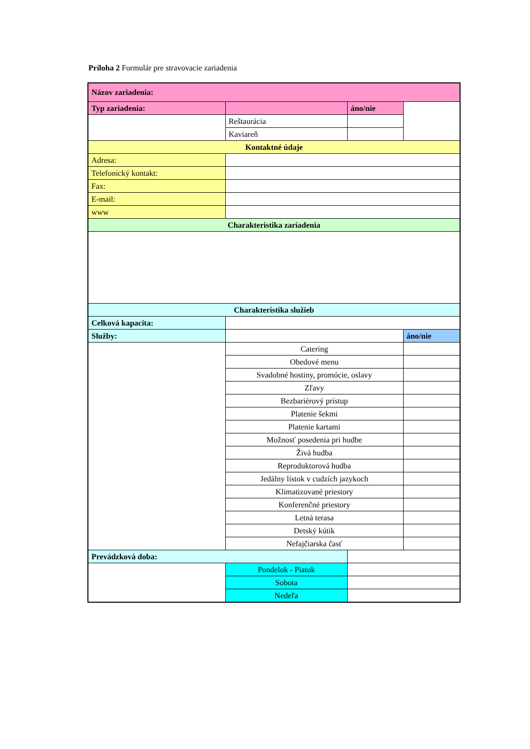Príloha 2 Formulár pre stravovacie zariadenia
| Názov zariadenia: | | | |
| Typ zariadenia: | | áno/nie | |
| | Reštaurácia | | |
| | Kaviareň | | |
| Kontaktné údaje | | | |
| Adresa: | | | |
| Telefonický kontakt: | | | |
| Fax: | | | |
| E-mail: | | | |
| www | | | |
| Charakteristika zariadenia | | | |
| Charakteristika služieb | | | |
| Celková kapacita: | | | |
| Služby: | | | áno/nie |
| | Catering | | |
| | Obedové menu | | |
| | Svadobné hostiny, promócie, oslavy | | |
| | Zľavy | | |
| | Bezbariérový prístup | | |
| | Platenie šekmi | | |
| | Platenie kartami | | |
| | Možnosť posedenia pri hudbe | | |
| | Živá hudba | | |
| | Reproduktorová hudba | | |
| | Jedálny lístok v cudzích jazykoch | | |
| | Klimatizované priestory | | |
| | Konferenčné priestory | | |
| | Letná terasa | | |
| | Detský kútik | | |
| | Nefajčiarska časť | | |
| Prevádzková doba: | | | |
| | Pondelok - Piatok | | |
| | Sobota | | |
| | Nedeľa | | |